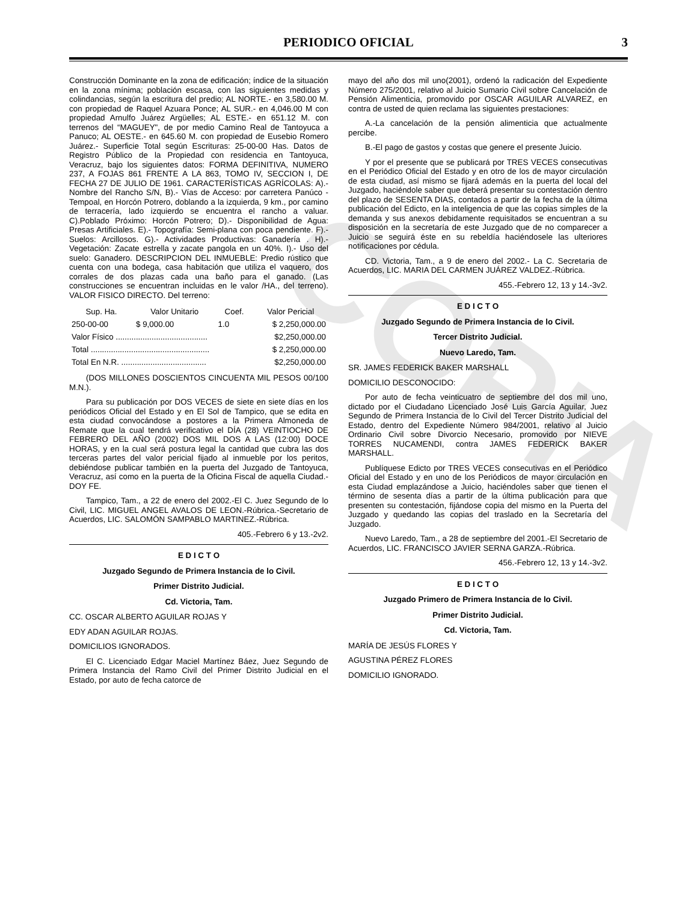COPIA
PERIODICO OFICIAL 3
Construcción Dominante en la zona de edificación; índice de la situación en la zona mínima; población escasa, con las siguientes medidas y colindancias, según la escritura del predio; AL NORTE.- en 3,580.00 M. con propiedad de Raquel Azuara Ponce; AL SUR.- en 4,046.00 M con propiedad Arnulfo Juárez Argüelles; AL ESTE.- en 651.12 M. con terrenos del “MAGUEY", de por medio Camino Real de Tantoyuca a Panuco; AL OESTE.- en 645.60 M. con propiedad de Eusebio Romero Juárez.- Superficie Total según Escrituras: 25-00-00 Has. Datos de Registro Público de la Propiedad con residencia en Tantoyuca, Veracruz, bajo los siguientes datos: FORMA DEFINITIVA, NUMERO 237, A FOJAS 861 FRENTE A LA 863, TOMO IV, SECCION I, DE FECHA 27 DE JULIO DE 1961. CARACTERÍSTICAS AGRÍCOLAS: A).-Nombre del Rancho S/N, B).- Vías de Acceso: por carretera Panúco -Tempoal, en Horcón Potrero, doblando a la izquierda, 9 km., por camino de terracería, lado izquierdo se encuentra el rancho a valuar. C).Poblado Próximo: Horcón Potrero; D).- Disponibilidad de Agua: Presas Artificiales. E).- Topografía: Semi-plana con poca pendiente. F).-Suelos: Arcillosos. G).- Actividades Productivas: Ganadería . H).- Vegetación: Zacate estrella y zacate pangola en un 40%. I).- Uso del suelo: Ganadero. DESCRIPCION DEL INMUEBLE: Predio rústico que cuenta con una bodega, casa habitación que utiliza el vaquero, dos corrales de dos plazas cada una baño para el ganado. (Las construcciones se encuentran incluidas en le valor /HA., del terreno). VALOR FISICO DIRECTO. Del terreno:
| Sup. Ha. | Valor Unitario | Coef. | Valor Pericial |
| --- | --- | --- | --- |
| 250-00-00 | $ 9,000.00 | 1.0 | $ 2,250,000.00 |
| Valor Físico ......................................... | | | $2,250,000.00 |
| Total ..................................................... | | | $ 2,250,000.00 |
| Total En N.R. ...................................... | | | $2,250,000.00 |
(DOS MILLONES DOSCIENTOS CINCUENTA MIL PESOS 00/100 M.N.).
Para su publicación por DOS VECES de siete en siete días en los periódicos Oficial del Estado y en El Sol de Tampico, que se edita en esta ciudad convocándose a postores a la Primera Almoneda de Remate que la cual tendrá verificativo el DÍA (28) VEINTIOCHO DE FEBRERO DEL AÑO (2002) DOS MIL DOS A LAS (12:00) DOCE HORAS, y en la cual será postura legal la cantidad que cubra las dos terceras partes del valor pericial fijado al inmueble por los peritos, debiéndose publicar también en la puerta del Juzgado de Tantoyuca, Veracruz, así como en la puerta de la Oficina Fiscal de aquella Ciudad.-DOY FE.
Tampico, Tam., a 22 de enero del 2002.-El C. Juez Segundo de lo Civil, LIC. MIGUEL ANGEL AVALOS DE LEON.-Rúbrica.-Secretario de Acuerdos, LIC. SALOMÓN SAMPABLO MARTINEZ.-Rúbrica.
405.-Febrero 6 y 13.-2v2.
E D I C T O
Juzgado Segundo de Primera Instancia de lo Civil.
Primer Distrito Judicial.
Cd. Victoria, Tam.
CC. OSCAR ALBERTO AGUILAR ROJAS Y
EDY ADAN AGUILAR ROJAS.
DOMICILIOS IGNORADOS.
El C. Licenciado Edgar Maciel Martínez Báez, Juez Segundo de Primera Instancia del Ramo Civil del Primer Distrito Judicial en el Estado, por auto de fecha catorce de
mayo del año dos mil uno(2001), ordenó la radicación del Expediente Número 275/2001, relativo al Juicio Sumario Civil sobre Cancelación de Pensión Alimenticia, promovido por OSCAR AGUILAR ALVAREZ, en contra de usted de quien reclama las siguientes prestaciones:
A.-La cancelación de la pensión alimenticia que actualmente percibe.
B.-El pago de gastos y costas que genere el presente Juicio.
Y por el presente que se publicará por TRES VECES consecutivas en el Periódico Oficial del Estado y en otro de los de mayor circulación de esta ciudad, así mismo se fijará además en la puerta del local del Juzgado, haciéndole saber que deberá presentar su contestación dentro del plazo de SESENTA DIAS, contados a partir de la fecha de la última publicación del Edicto, en la inteligencia de que las copias simples de la demanda y sus anexos debidamente requisitados se encuentran a su disposición en la secretaría de este Juzgado que de no comparecer a Juicio se seguirá éste en su rebeldía haciéndosele las ulteriores notificaciones por cédula.
CD. Victoria, Tam., a 9 de enero del 2002.- La C. Secretaria de Acuerdos, LIC. MARIA DEL CARMEN JUÁREZ VALDEZ.-Rúbrica.
455.-Febrero 12, 13 y 14.-3v2.
E D I C T O
Juzgado Segundo de Primera Instancia de lo Civil.
Tercer Distrito Judicial.
Nuevo Laredo, Tam.
SR. JAMES FEDERICK BAKER MARSHALL
DOMICILIO DESCONOCIDO:
Por auto de fecha veinticuatro de septiembre del dos mil uno, dictado por el Ciudadano Licenciado José Luis García Aguilar, Juez Segundo de Primera Instancia de lo Civil del Tercer Distrito Judicial del Estado, dentro del Expediente Número 984/2001, relativo al Juicio Ordinario Civil sobre Divorcio Necesario, promovido por NIEVE TORRES NUCAMENDI, contra JAMES FEDERICK BAKER MARSHALL.
Publíquese Edicto por TRES VECES consecutivas en el Periódico Oficial del Estado y en uno de los Periódicos de mayor circulación en esta Ciudad emplazándose a Juicio, haciéndoles saber que tienen el término de sesenta días a partir de la última publicación para que presenten su contestación, fijándose copia del mismo en la Puerta del Juzgado y quedando las copias del traslado en la Secretaría del Juzgado.
Nuevo Laredo, Tam., a 28 de septiembre del 2001.-El Secretario de Acuerdos, LIC. FRANCISCO JAVIER SERNA GARZA.-Rúbrica.
456.-Febrero 12, 13 y 14.-3v2.
E D I C T O
Juzgado Primero de Primera Instancia de lo Civil.
Primer Distrito Judicial.
Cd. Victoria, Tam.
MARÍA DE JESÚS FLORES Y
AGUSTINA PÉREZ FLORES
DOMICILIO IGNORADO.